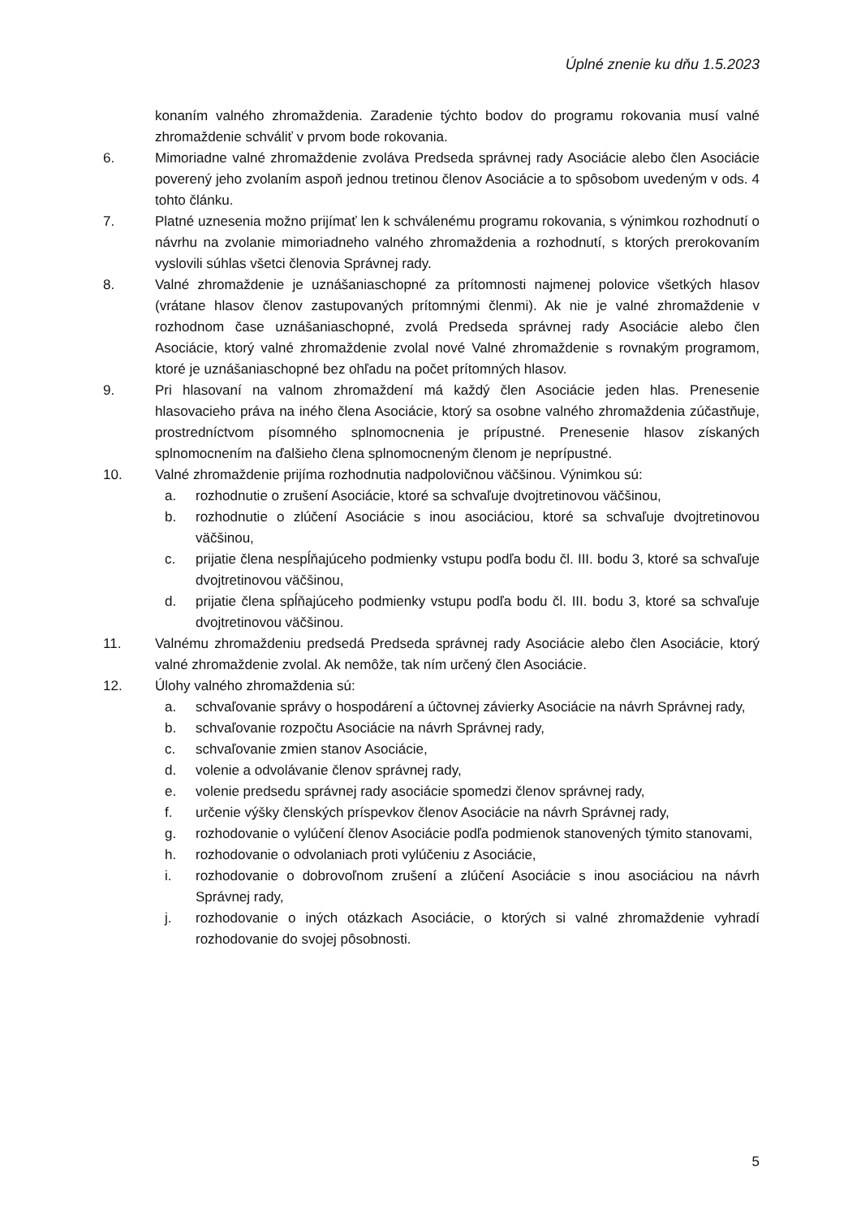Úplné znenie ku dňu 1.5.2023
konaním valného zhromaždenia. Zaradenie týchto bodov do programu rokovania musí valné zhromaždenie schváliť v prvom bode rokovania.
6. Mimoriadne valné zhromaždenie zvoláva Predseda správnej rady Asociácie alebo člen Asociácie poverený jeho zvolaním aspoň jednou tretinou členov Asociácie a to spôsobom uvedeným v ods. 4 tohto článku.
7. Platné uznesenia možno prijímať len k schválenému programu rokovania, s výnimkou rozhodnutí o návrhu na zvolanie mimoriadneho valného zhromaždenia a rozhodnutí, s ktorých prerokovaním vyslovili súhlas všetci členovia Správnej rady.
8. Valné zhromaždenie je uznášaniaschopné za prítomnosti najmenej polovice všetkých hlasov (vrátane hlasov členov zastupovaných prítomnými členmi). Ak nie je valné zhromaždenie v rozhodnom čase uznášaniaschopné, zvolá Predseda správnej rady Asociácie alebo člen Asociácie, ktorý valné zhromaždenie zvolal nové Valné zhromaždenie s rovnakým programom, ktoré je uznášaniaschopné bez ohľadu na počet prítomných hlasov.
9. Pri hlasovaní na valnom zhromaždení má každý člen Asociácie jeden hlas. Prenesenie hlasovacieho práva na iného člena Asociácie, ktorý sa osobne valného zhromaždenia zúčastňuje, prostredníctvom písomného splnomocnenia je prípustné. Prenesenie hlasov získaných splnomocnením na ďalšieho člena splnomocneným členom je neprípustné.
10. Valné zhromaždenie prijíma rozhodnutia nadpolovičnou väčšinou. Výnimkou sú:
a. rozhodnutie o zrušení Asociácie, ktoré sa schvaľuje dvojtretinovou väčšinou,
b. rozhodnutie o zlúčení Asociácie s inou asociáciou, ktoré sa schvaľuje dvojtretinovou väčšinou,
c. prijatie člena nespĺňajúceho podmienky vstupu podľa bodu čl. III. bodu 3, ktoré sa schvaľuje dvojtretinovou väčšinou,
d. prijatie člena spĺňajúceho podmienky vstupu podľa bodu čl. III. bodu 3, ktoré sa schvaľuje dvojtretinovou väčšinou.
11. Valnému zhromaždeniu predsedá Predseda správnej rady Asociácie alebo člen Asociácie, ktorý valné zhromaždenie zvolal. Ak nemôže, tak ním určený člen Asociácie.
12. Úlohy valného zhromaždenia sú:
a. schvaľovanie správy o hospodárení a účtovnej závierky Asociácie na návrh Správnej rady,
b. schvaľovanie rozpočtu Asociácie na návrh Správnej rady,
c. schvaľovanie zmien stanov Asociácie,
d. volenie a odvolávanie členov správnej rady,
e. volenie predsedu správnej rady asociácie spomedzi členov správnej rady,
f. určenie výšky členských príspevkov členov Asociácie na návrh Správnej rady,
g. rozhodovanie o vylúčení členov Asociácie podľa podmienok stanovených týmito stanovami,
h. rozhodovanie o odvolaniach proti vylúčeniu z Asociácie,
i. rozhodovanie o dobrovoľnom zrušení a zlúčení Asociácie s inou asociáciou na návrh Správnej rady,
j. rozhodovanie o iných otázkach Asociácie, o ktorých si valné zhromaždenie vyhradí rozhodovanie do svojej pôsobnosti.
5